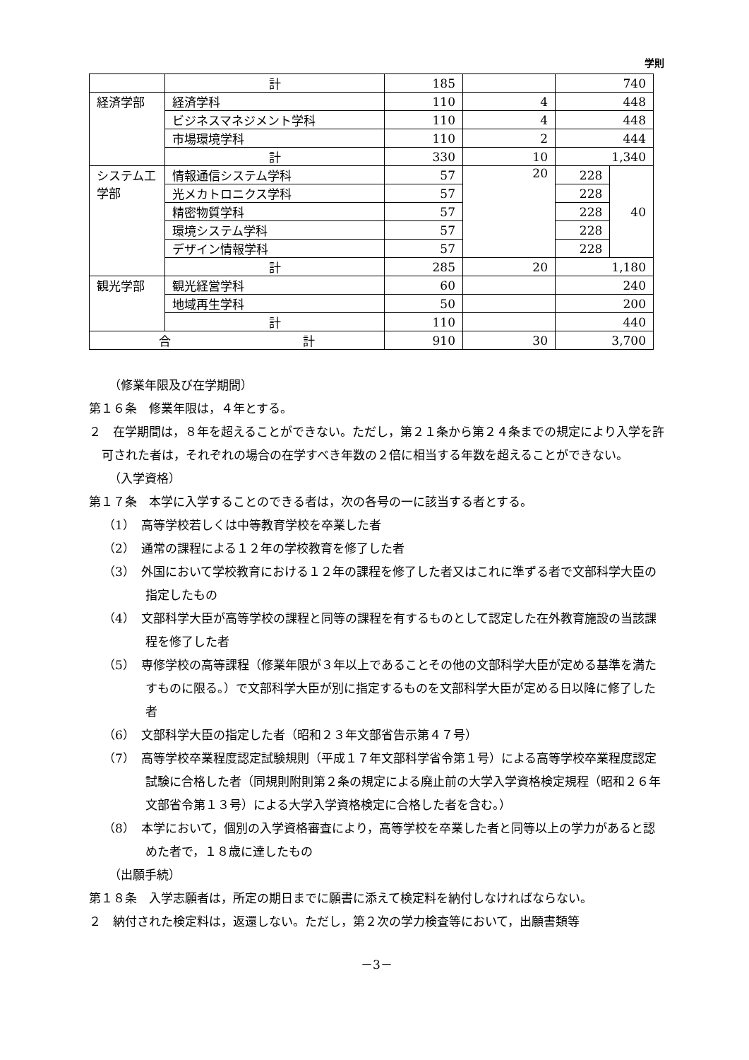学則
| | 計 | 185 | | 740 | |
| 経済学部 | 経済学科 | 110 | 4 | 448 | |
| | ビジネスマネジメント学科 | 110 | 4 | 448 | |
| | 市場環境学科 | 110 | 2 | 444 | |
| | 計 | 330 | 10 | 1,340 | |
| システム工学部 | 情報通信システム学科 | 57 | 20 | 228 | 40 |
| | 光メカトロニクス学科 | 57 | | 228 | |
| | 精密物質学科 | 57 | | 228 | |
| | 環境システム学科 | 57 | | 228 | |
| | デザイン情報学科 | 57 | | 228 | |
| | 計 | 285 | 20 | 1,180 | |
| 観光学部 | 観光経営学科 | 60 | | 240 | |
| | 地域再生学科 | 50 | | 200 | |
| | 計 | 110 | | 440 | |
| 合 計 | | 910 | 30 | 3,700 | |
（修業年限及び在学期間）
第１６条　修業年限は，４年とする。
２　在学期間は，８年を超えることができない。ただし，第２１条から第２４条までの規定により入学を許可された者は，それぞれの場合の在学すべき年数の２倍に相当する年数を超えることができない。
（入学資格）
第１７条　本学に入学することのできる者は，次の各号の一に該当する者とする。
（1）　高等学校若しくは中等教育学校を卒業した者
（2）　通常の課程による１２年の学校教育を修了した者
（3）　外国において学校教育における１２年の課程を修了した者又はこれに準ずる者で文部科学大臣の指定したもの
（4）　文部科学大臣が高等学校の課程と同等の課程を有するものとして認定した在外教育施設の当該課程を修了した者
（5）　専修学校の高等課程（修業年限が３年以上であることその他の文部科学大臣が定める基準を満たすものに限る。）で文部科学大臣が別に指定するものを文部科学大臣が定める日以降に修了した者
（6）　文部科学大臣の指定した者（昭和２３年文部省告示第４７号）
（7）　高等学校卒業程度認定試験規則（平成１７年文部科学省令第１号）による高等学校卒業程度認定試験に合格した者（同規則附則第２条の規定による廃止前の大学入学資格検定規程（昭和２６年文部省令第１３号）による大学入学資格検定に合格した者を含む。）
（8）　本学において，個別の入学資格審査により，高等学校を卒業した者と同等以上の学力があると認めた者で，１８歳に達したもの
（出願手続）
第１８条　入学志願者は，所定の期日までに願書に添えて検定料を納付しなければならない。
２　納付された検定料は，返還しない。ただし，第２次の学力検査等において，出願書類等
－3－